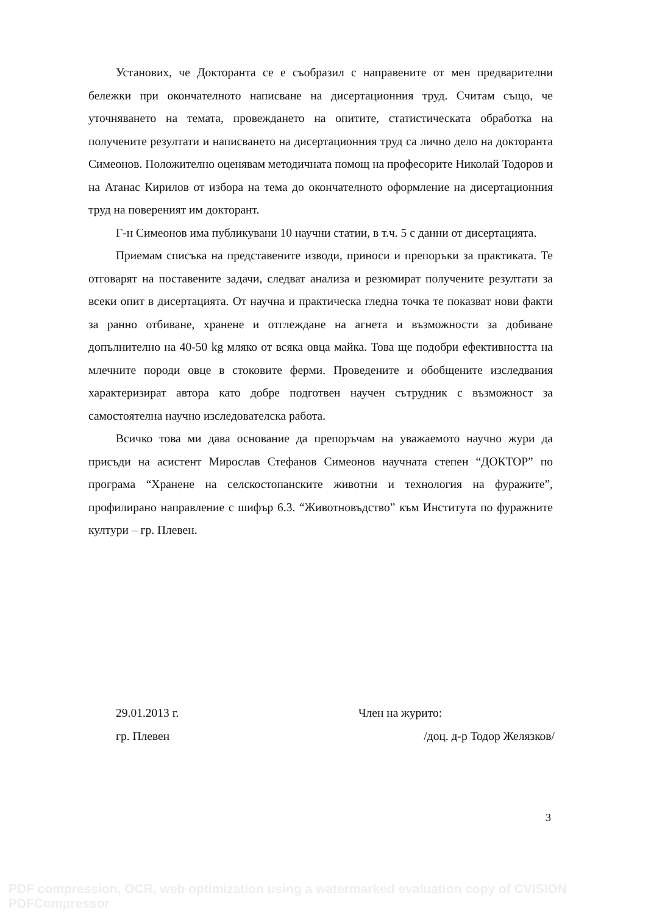Установих, че Докторанта се е съобразил с направените от мен предварителни бележки при окончателното написване на дисертационния труд. Считам също, че уточняването на темата, провеждането на опитите, статистическата обработка на получените резултати и написването на дисертационния труд са лично дело на докторанта Симеонов. Положително оценявам методичната помощ на професорите Николай Тодоров и на Атанас Кирилов от избора на тема до окончателното оформление на дисертационния труд на повереният им докторант.
Г-н Симеонов има публикувани 10 научни статии, в т.ч. 5 с данни от дисертацията.
Приемам списъка на представените изводи, приноси и препоръки за практиката. Те отговарят на поставените задачи, следват анализа и резюмират получените резултати за всеки опит в дисертацията. От научна и практическа гледна точка те показват нови факти за ранно отбиване, хранене и отглеждане на агнета и възможности за добиване допълнително на 40-50 kg мляко от всяка овца майка. Това ще подобри ефективността на млечните породи овце в стоковите ферми. Проведените и обобщените изследвания характеризират автора като добре подготвен научен сътрудник с възможност за самостоятелна научно изследователска работа.
Всичко това ми дава основание да препоръчам на уважаемото научно жури да присъди на асистент Мирослав Стефанов Симеонов научната степен “ДОКТОР” по програма “Хранене на селскостопанските животни и технология на фуражите”, профилирано направление с шифър 6.3. “Животновъдство” към Института по фуражните култури – гр. Плевен.
29.01.2013 г.
гр. Плевен
Член на журито:
/доц. д-р Тодор Желязков/
3
PDF compression, OCR, web optimization using a watermarked evaluation copy of CVISION PDFCompressor